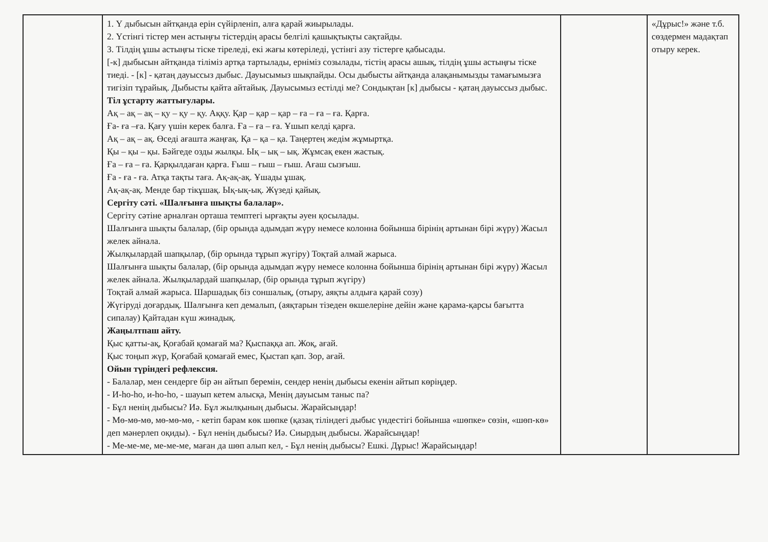| | 1. Ү дыбысын айтқанда ерін сүйірленіп, алға қарай жиырылады. 2. Үстінгі тістер мен астыңғы тістердің арасы белгілі қашықтықты сақтайды. 3. Тілдің ұшы астыңғы тіске тіреледі, екі жағы көтеріледі, үстінгі азу тістерге қабысады. [-к] дыбысын айтқанда тіліміз артқа тартылады, ерніміз созылады, тістің арасы ашық, тілдің ұшы астыңғы тіске тиеді. - [к] - қатаң дауыссыз дыбыс. Дауысымыз шықпайды. Осы дыбысты айтқанда алақанымызды тамағымызға тигізіп тұрайық. Дыбысты қайта айтайық. Дауысымыз естілді ме? Сондықтан [к] дыбысы - қатаң дауыссыз дыбыс. Тіл ұстарту жаттығулары. Ақ – ақ – ақ – қу – қу – қу. Аққу. Қар – қар – қар – ға – ға – ға. Қарға. Ға- ға –ға. Қағу үшін керек балға. Ға – ға – ға. Ұшып келді қарға. Ақ – ақ – ақ. Өседі ағашта жаңғақ. Қа – қа – қа. Таңертең жедім жұмыртқа. Қы – қы – қы. Бәйгеде озды жылқы. Ық – ық – ық. Жұмсақ екен жастық. Ға – ға – ға. Қарқылдаған қарға. Ғыш – ғыш – ғыш. Ағаш сызғыш. Ға - ға - ға. Атқа тақты тағa. Ақ-ақ-ақ. Ұшады ұшақ. Ақ-ақ-ақ. Менде бар тікұшақ. Ық-ық-ық. Жүзеді қайық. Сергіту сәті. «Шалғынға шықты балалар». Сергіту сәтіне арналған орташа темптегі ырғақты әуен қосылады. Шалғынға шықты балалар, (бір орында адымдап жүру немесе колонна бойынша бірінің артынан бірі жүру) Жасыл желек айнала. Жылқылардай шапқылар, (бір орында тұрып жүгіру) Тоқтай алмай жарыса. Шалғынға шықты балалар, (бір орында адымдап жүру немесе колонна бойынша бірінің артынан бірі жүру) Жасыл желек айнала. Жылқылардай шапқылар, (бір орында тұрып жүгіру) Тоқтай алмай жарыса. Шаршадық біз соншалық, (отыру, аяқты алдыға қарай созу) Жүгіруді доғардық. Шалғынға кеп демалып, (аяқтарын тізеден өкшелеріне дейін және қарама-қарсы бағытта сипалау) Қайтадан күш жинадық. Жаңылтпаш айту. Қыс қатты-ақ, Қоғабай қомағай ма? Қыспаққа ап. Жоқ, ағай. Қыс тоңып жүр, Қоғабай қомағай емес, Қыстап қап. Зор, ағай. Ойын түріндегі рефлексия. - Балалар, мен сендерге бір ән айтып беремін, сендер ненің дыбысы екенін айтып көріңдер. - И-һо-һо, и-һо-һо, - шауып кетем алысқа, Менің дауысым таныс па? - Бұл ненің дыбысы? Иә. Бұл жылқының дыбысы. Жарайсыңдар! - Мө-мө-мө, мө-мө-мө, - кетіп барам көк шөпке (қазақ тіліндегі дыбыс үндестігі бойынша «шөпке» сөзін, «шөп-кө» деп мәнерлеп оқиды). - Бұл ненің дыбысы? Иә. Сиырдың дыбысы. Жарайсыңдар! - Ме-ме-ме, ме-ме-ме, маған да шөп алып кел, - Бұл ненің дыбысы? Ешкі. Дұрыс! Жарайсыңдар! | | «Дұрыс!» және т.б. сөздермен мадақтап отыру керек. |